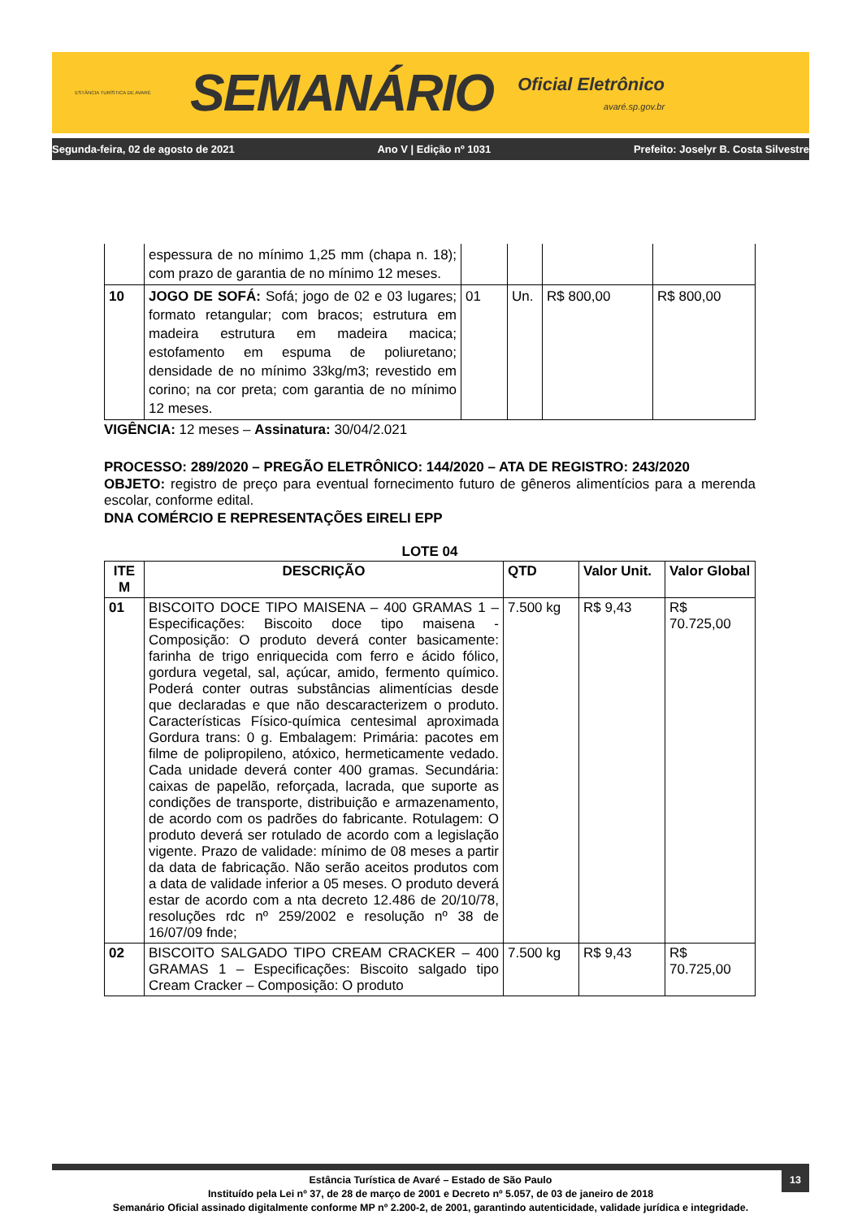ESTÂNCIA TURÍSTICA DE AVARÉ
SEMANÁRIO
Oficial Eletrônico
avaré.sp.gov.br
Segunda-feira, 02 de agosto de 2021 Ano V | Edição nº 1031 Prefeito: Joselyr B. Costa Silvestre
| | espessura de no mínimo 1,25 mm (chapa n. 18); com prazo de garantia de no mínimo 12 meses. | | | | |
| 10 | JOGO DE SOFÁ: Sofá; jogo de 02 e 03 lugares; formato retangular; com bracos; estrutura em madeira estrutura em madeira macica; estofamento em espuma de poliuretano; densidade de no mínimo 33kg/m3; revestido em corino; na cor preta; com garantia de no mínimo 12 meses. | 01 | Un. | R$ 800,00 | R$ 800,00 |
VIGÊNCIA: 12 meses – Assinatura: 30/04/2.021
PROCESSO: 289/2020 – PREGÃO ELETRÔNICO: 144/2020 – ATA DE REGISTRO: 243/2020
OBJETO: registro de preço para eventual fornecimento futuro de gêneros alimentícios para a merenda escolar, conforme edital.
DNA COMÉRCIO E REPRESENTAÇÕES EIRELI EPP
LOTE 04
| ITE M | DESCRIÇÃO | QTD | Valor Unit. | Valor Global |
| --- | --- | --- | --- | --- |
| 01 | BISCOITO DOCE TIPO MAISENA – 400 GRAMAS 1 – Especificações: Biscoito doce tipo maisena - Composição: O produto deverá conter basicamente: farinha de trigo enriquecida com ferro e ácido fólico, gordura vegetal, sal, açúcar, amido, fermento químico. Poderá conter outras substâncias alimentícias desde que declaradas e que não descaracterizem o produto. Características Físico-química centesimal aproximada Gordura trans: 0 g. Embalagem: Primária: pacotes em filme de polipropileno, atóxico, hermeticamente vedado. Cada unidade deverá conter 400 gramas. Secundária: caixas de papelão, reforçada, lacrada, que suporte as condições de transporte, distribuição e armazenamento, de acordo com os padrões do fabricante. Rotulagem: O produto deverá ser rotulado de acordo com a legislação vigente. Prazo de validade: mínimo de 08 meses a partir da data de fabricação. Não serão aceitos produtos com a data de validade inferior a 05 meses. O produto deverá estar de acordo com a nta decreto 12.486 de 20/10/78, resoluções rdc nº 259/2002 e resolução nº 38 de 16/07/09 fnde; | 7.500 kg | R$ 9,43 | R$ 70.725,00 |
| 02 | BISCOITO SALGADO TIPO CREAM CRACKER – 400 GRAMAS 1 – Especificações: Biscoito salgado tipo Cream Cracker – Composição: O produto | 7.500 kg | R$ 9,43 | R$ 70.725,00 |
13
Estância Turística de Avaré – Estado de São Paulo
Instituído pela Lei nº 37, de 28 de março de 2001 e Decreto nº 5.057, de 03 de janeiro de 2018
Semanário Oficial assinado digitalmente conforme MP nº 2.200-2, de 2001, garantindo autenticidade, validade jurídica e integridade.